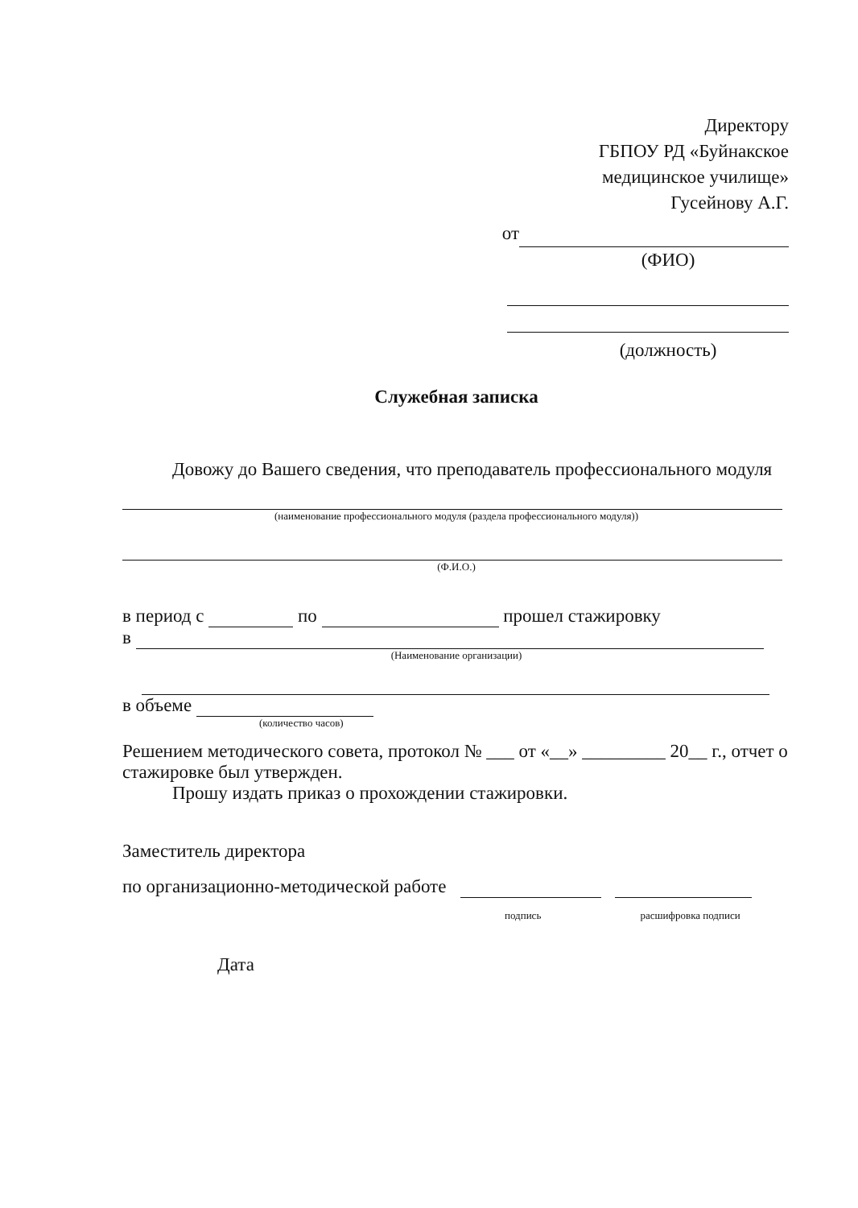Директору
ГБПОУ РД «Буйнакское
медицинское училище»
Гусейнову А.Г.
от
(ФИО)
(должность)
Служебная записка
Довожу до Вашего сведения, что преподаватель профессионального модуля
(наименование профессионального модуля (раздела профессионального модуля))
(Ф.И.О.)
в период с по прошел стажировку
в
(Наименование организации)
в объеме
(количество часов)
Решением методического совета, протокол № ___ от «__» _________ 20__ г., отчет о стажировке был утвержден.
Прошу издать приказ о прохождении стажировки.
Заместитель директора
по организационно-методической работе
подпись расшифровка подписи
Дата